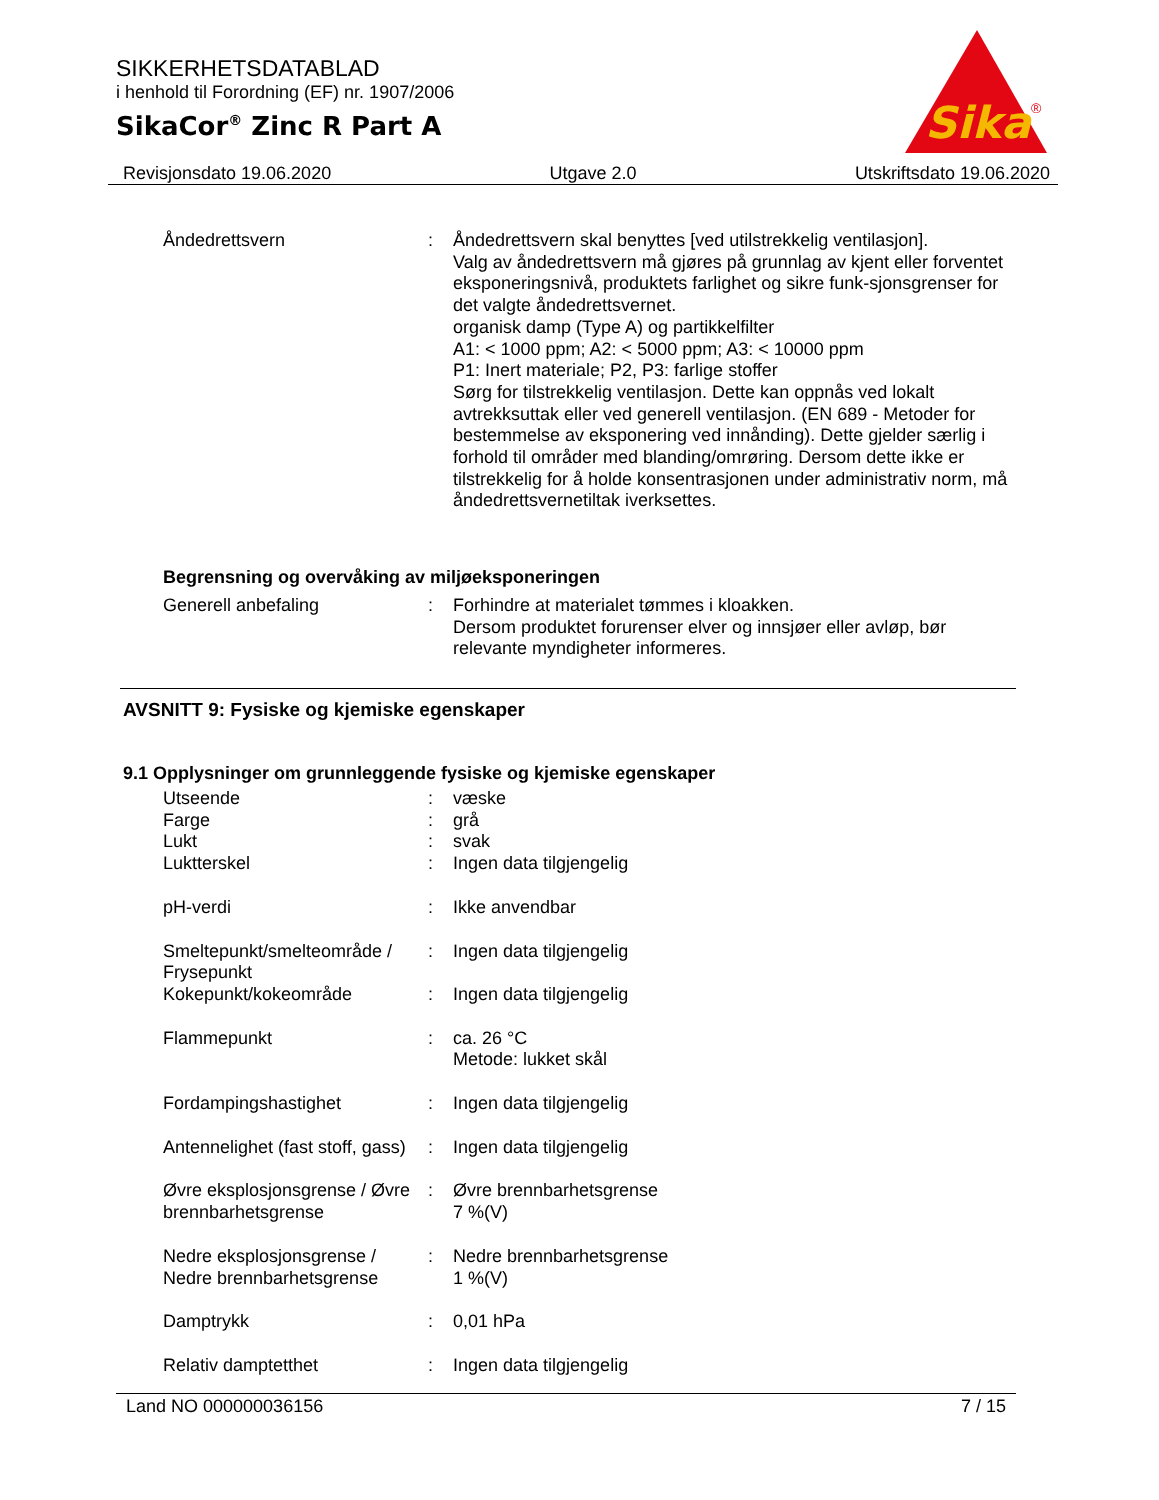SIKKERHETSDATABLAD
i henhold til Forordning (EF) nr. 1907/2006
SikaCor<sup>®</sup> Zinc R Part A
Sika
®
Revisjonsdato 19.06.2020 Utgave 2.0 Utskriftsdato 19.06.2020
Åndedrettsvern : Åndedrettsvern skal benyttes [ved utilstrekkelig ventilasjon].
Valg av åndedrettsvern må gjøres på grunnlag av kjent eller forventet eksponeringsnivå, produktets farlighet og sikre funk-sjonsgrenser for det valgte åndedrettsvernet.
organisk damp (Type A) og partikkelfilter
A1: < 1000 ppm; A2: < 5000 ppm; A3: < 10000 ppm
P1: Inert materiale; P2, P3: farlige stoffer
Sørg for tilstrekkelig ventilasjon. Dette kan oppnås ved lokalt avtrekksuttak eller ved generell ventilasjon. (EN 689 - Metoder for bestemmelse av eksponering ved innånding). Dette gjelder særlig i forhold til områder med blanding/omrøring. Dersom dette ikke er tilstrekkelig for å holde konsentrasjonen under administrativ norm, må åndedrettsvernetiltak iverksettes.
Begrensning og overvåking av miljøeksponeringen
Generell anbefaling : Forhindre at materialet tømmes i kloakken.
Dersom produktet forurenser elver og innsjøer eller avløp, bør relevante myndigheter informeres.
AVSNITT 9: Fysiske og kjemiske egenskaper
9.1 Opplysninger om grunnleggende fysiske og kjemiske egenskaper
Utseende : væske
Farge : grå
Lukt : svak
Luktterskel : Ingen data tilgjengelig
pH-verdi : Ikke anvendbar
Smeltepunkt/smelteområde / Frysepunkt
: Ingen data tilgjengelig
Kokepunkt/kokeområde : Ingen data tilgjengelig
Flammepunkt : ca. 26 °C
Metode: lukket skål
Fordampingshastighet : Ingen data tilgjengelig
Antennelighet (fast stoff, gass)
: Ingen data tilgjengelig
Øvre eksplosjonsgrense / Øvre brennbarhetsgrense
: Øvre brennbarhetsgrense
7 %(V)
Nedre eksplosjonsgrense / Nedre brennbarhetsgrense
: Nedre brennbarhetsgrense
1 %(V)
Damptrykk : 0,01 hPa
Relativ damptetthet : Ingen data tilgjengelig
Land NO 000000036156 7 / 15